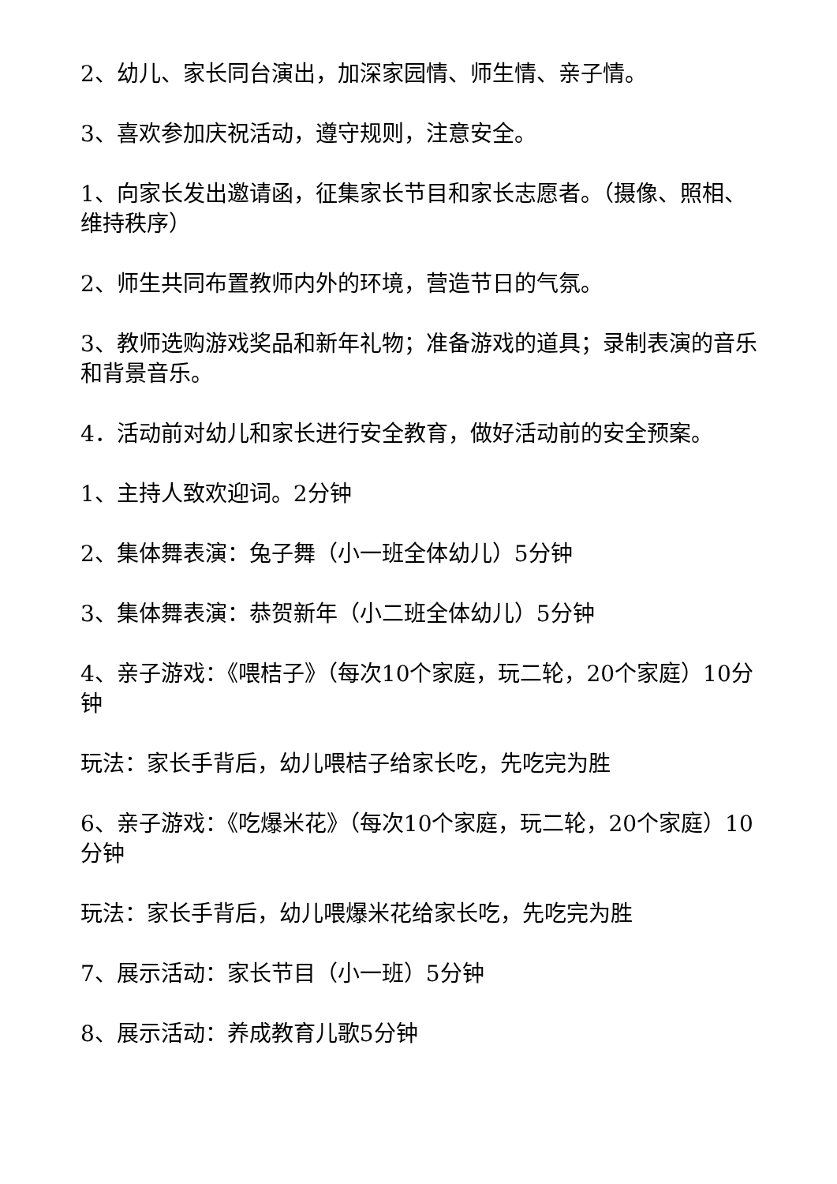2、幼儿、家长同台演出，加深家园情、师生情、亲子情。
3、喜欢参加庆祝活动，遵守规则，注意安全。
1、向家长发出邀请函，征集家长节目和家长志愿者。（摄像、照相、维持秩序）
2、师生共同布置教师内外的环境，营造节日的气氛。
3、教师选购游戏奖品和新年礼物；准备游戏的道具；录制表演的音乐和背景音乐。
4．活动前对幼儿和家长进行安全教育，做好活动前的安全预案。
1、主持人致欢迎词。2分钟
2、集体舞表演：兔子舞（小一班全体幼儿）5分钟
3、集体舞表演：恭贺新年（小二班全体幼儿）5分钟
4、亲子游戏：《喂桔子》（每次10个家庭，玩二轮，20个家庭）10分钟
玩法：家长手背后，幼儿喂桔子给家长吃，先吃完为胜
6、亲子游戏：《吃爆米花》（每次10个家庭，玩二轮，20个家庭）10分钟
玩法：家长手背后，幼儿喂爆米花给家长吃，先吃完为胜
7、展示活动：家长节目（小一班）5分钟
8、展示活动：养成教育儿歌5分钟